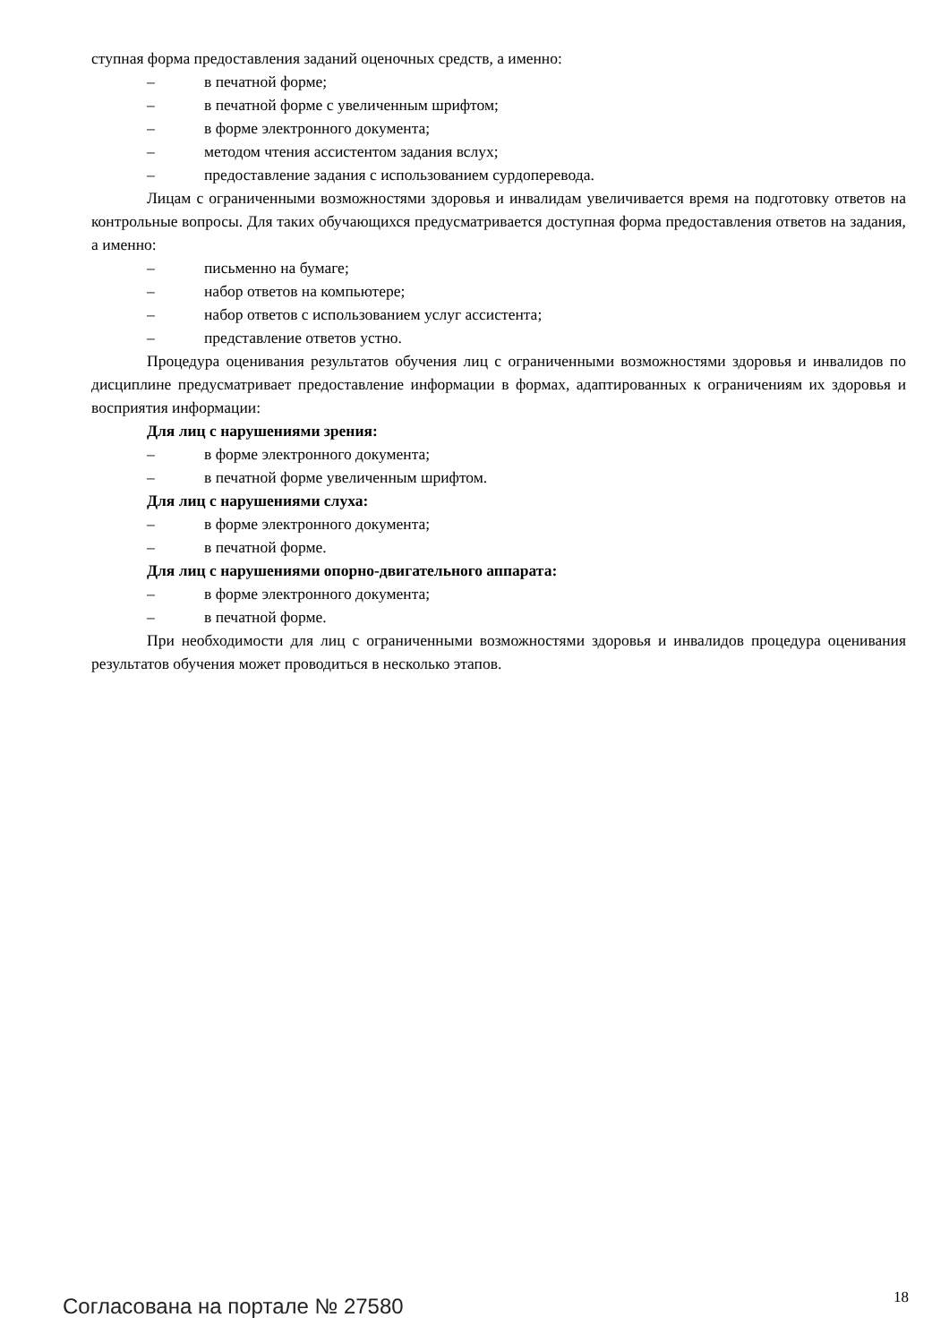ступная форма предоставления заданий оценочных средств, а именно:
– в печатной форме;
– в печатной форме с увеличенным шрифтом;
– в форме электронного документа;
– методом чтения ассистентом задания вслух;
– предоставление задания с использованием сурдоперевода.
Лицам с ограниченными возможностями здоровья и инвалидам увеличивается время на подготовку ответов на контрольные вопросы. Для таких обучающихся предусматривается доступная форма предоставления ответов на задания, а именно:
– письменно на бумаге;
– набор ответов на компьютере;
– набор ответов с использованием услуг ассистента;
– представление ответов устно.
Процедура оценивания результатов обучения лиц с ограниченными возможностями здоровья и инвалидов по дисциплине предусматривает предоставление информации в формах, адаптированных к ограничениям их здоровья и восприятия информации:
Для лиц с нарушениями зрения:
– в форме электронного документа;
– в печатной форме увеличенным шрифтом.
Для лиц с нарушениями слуха:
– в форме электронного документа;
– в печатной форме.
Для лиц с нарушениями опорно-двигательного аппарата:
– в форме электронного документа;
– в печатной форме.
При необходимости для лиц с ограниченными возможностями здоровья и инвалидов процедура оценивания результатов обучения может проводиться в несколько этапов.
Согласована на портале № 27580 18